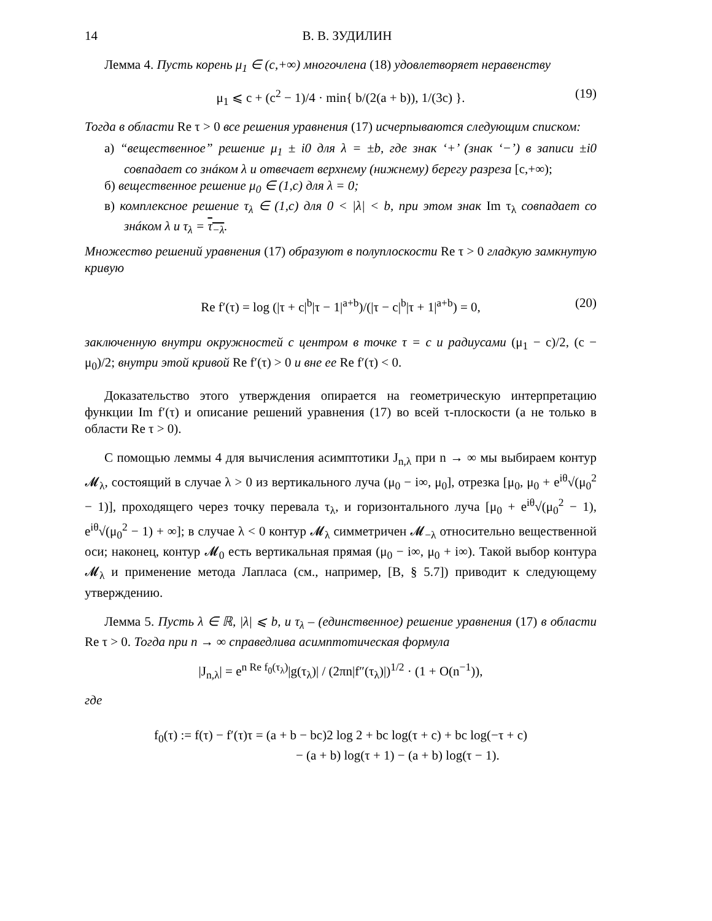14 В. В. ЗУДИЛИН
Лемма 4. Пусть корень μ<sub>1</sub> ∈ (c,+∞) многочлена (18) удовлетворяет неравенству
μ<sub>1</sub> ⩽ c + (c<sup>2</sup> − 1)/4 · min{ b/(2(a + b)), 1/(3c) }. (19)
Тогда в области Re τ > 0 все решения уравнения (17) исчерпываются следующим списком:
а) “вещественное” решение μ<sub>1</sub> ± i0 для λ = ±b, где знак ‘+’ (знак ‘−’) в записи ±i0 совпадает со знáком λ и отвечает верхнему (нижнему) берегу разреза [c,+∞);
б) вещественное решение μ<sub>0</sub> ∈ (1,c) для λ = 0;
в) комплексное решение τ<sub>λ</sub> ∈ (1,c) для 0 < |λ| < b, при этом знак Im τ<sub>λ</sub> совпадает со знáком λ и τ<sub>λ</sub> = τ<sub>−λ</sub>.
Множество решений уравнения (17) образуют в полуплоскости Re τ > 0 гладкую замкнутую кривую
Re f′(τ) = log (|τ + c|<sup>b</sup>|τ − 1|<sup>a+b</sup>)/(|τ − c|<sup>b</sup>|τ + 1|<sup>a+b</sup>) = 0, (20)
заключенную внутри окружностей с центром в точке τ = c и радиусами (μ<sub>1</sub> − c)/2, (c − μ<sub>0</sub>)/2; внутри этой кривой Re f′(τ) > 0 и вне ее Re f′(τ) < 0.
Доказательство этого утверждения опирается на геометрическую интерпретацию функции Im f′(τ) и описание решений уравнения (17) во всей τ-плоскости (а не только в области Re τ > 0).
С помощью леммы 4 для вычисления асимптотики J<sub>n,λ</sub> при n → ∞ мы выбираем контур 𝓜<sub>λ</sub>, состоящий в случае λ > 0 из вертикального луча (μ<sub>0</sub> − i∞, μ<sub>0</sub>], отрезка [μ<sub>0</sub>, μ<sub>0</sub> + e<sup>iθ</sup>√(μ<sub>0</sub><sup>2</sup> − 1)], проходящего через точку перевала τ<sub>λ</sub>, и горизонтального луча [μ<sub>0</sub> + e<sup>iθ</sup>√(μ<sub>0</sub><sup>2</sup> − 1), e<sup>iθ</sup>√(μ<sub>0</sub><sup>2</sup> − 1) + ∞]; в случае λ < 0 контур 𝓜<sub>λ</sub> симметричен 𝓜<sub>−λ</sub> относительно вещественной оси; наконец, контур 𝓜<sub>0</sub> есть вертикальная прямая (μ<sub>0</sub> − i∞, μ<sub>0</sub> + i∞). Такой выбор контура 𝓜<sub>λ</sub> и применение метода Лапласа (см., например, [B, § 5.7]) приводит к следующему утверждению.
Лемма 5. Пусть λ ∈ ℝ, |λ| ⩽ b, и τ<sub>λ</sub> – (единственное) решение уравнения (17) в области Re τ > 0. Тогда при n → ∞ справедлива асимптотическая формула
|J<sub>n,λ</sub>| = e<sup>n Re f<sub>0</sub>(τ<sub>λ</sub>)</sup>|g(τ<sub>λ</sub>)| / (2πn|f″(τ<sub>λ</sub>)|)<sup>1/2</sup> · (1 + O(n<sup>−1</sup>)),
где
f<sub>0</sub>(τ) := f(τ) − f′(τ)τ = (a + b − bc)2 log 2 + bc log(τ + c) + bc log(−τ + c)
           − (a + b) log(τ + 1) − (a + b) log(τ − 1).